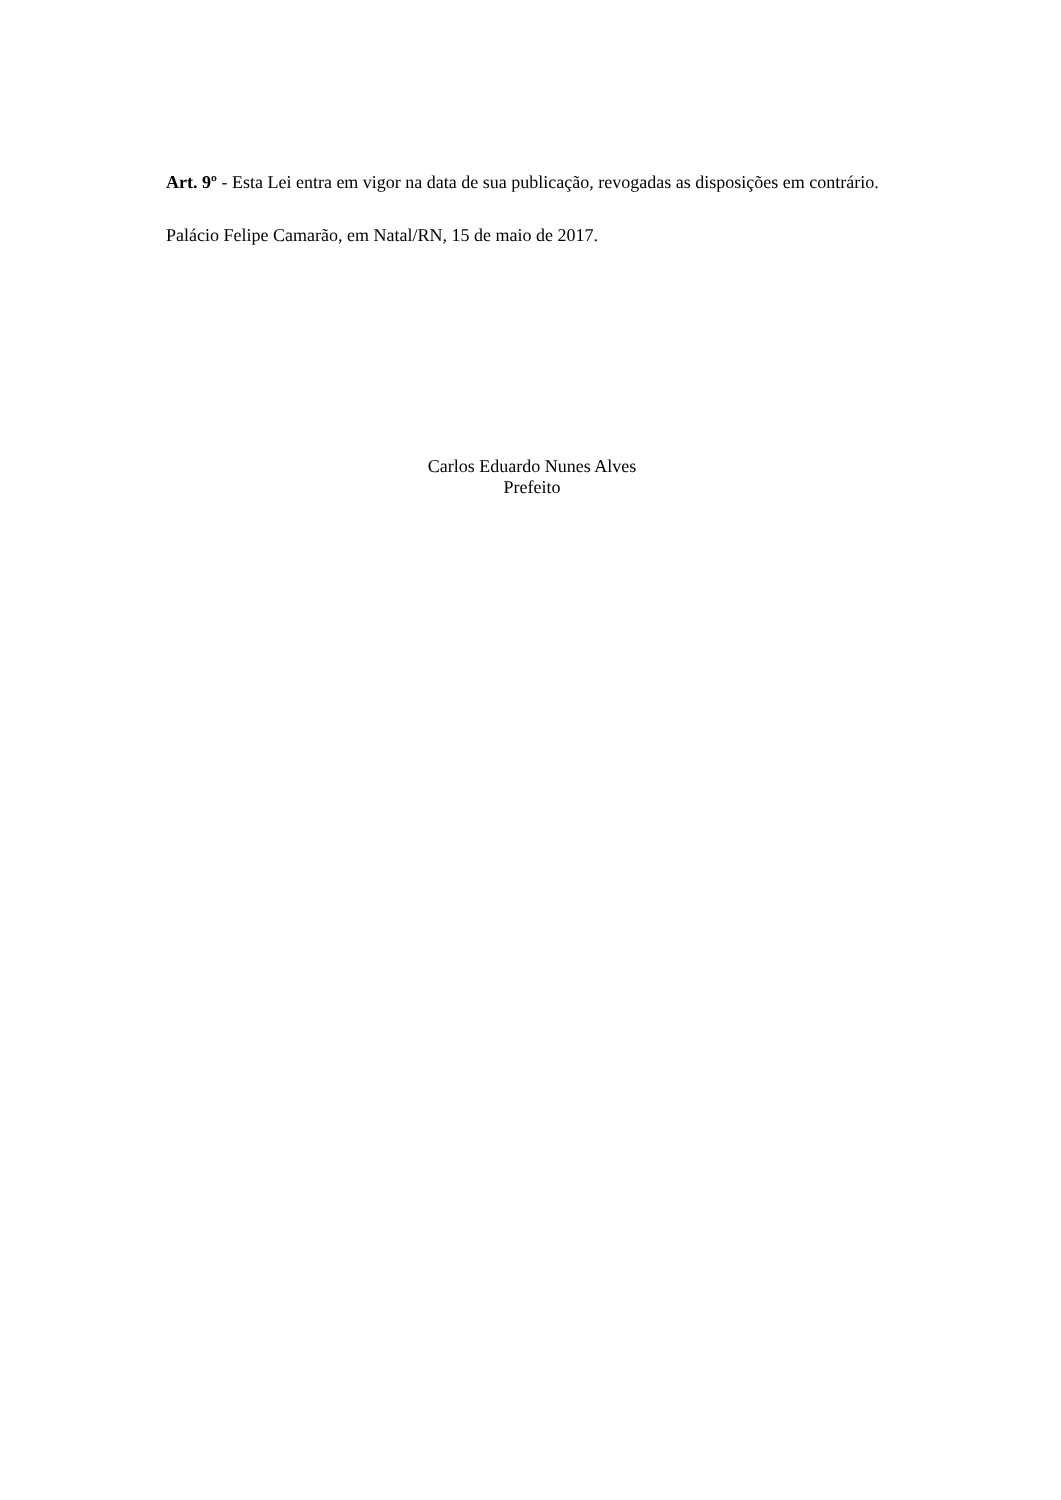Art. 9º - Esta Lei entra em vigor na data de sua publicação, revogadas as disposições em contrário.
Palácio Felipe Camarão, em Natal/RN, 15 de maio de 2017.
Carlos Eduardo Nunes Alves
Prefeito